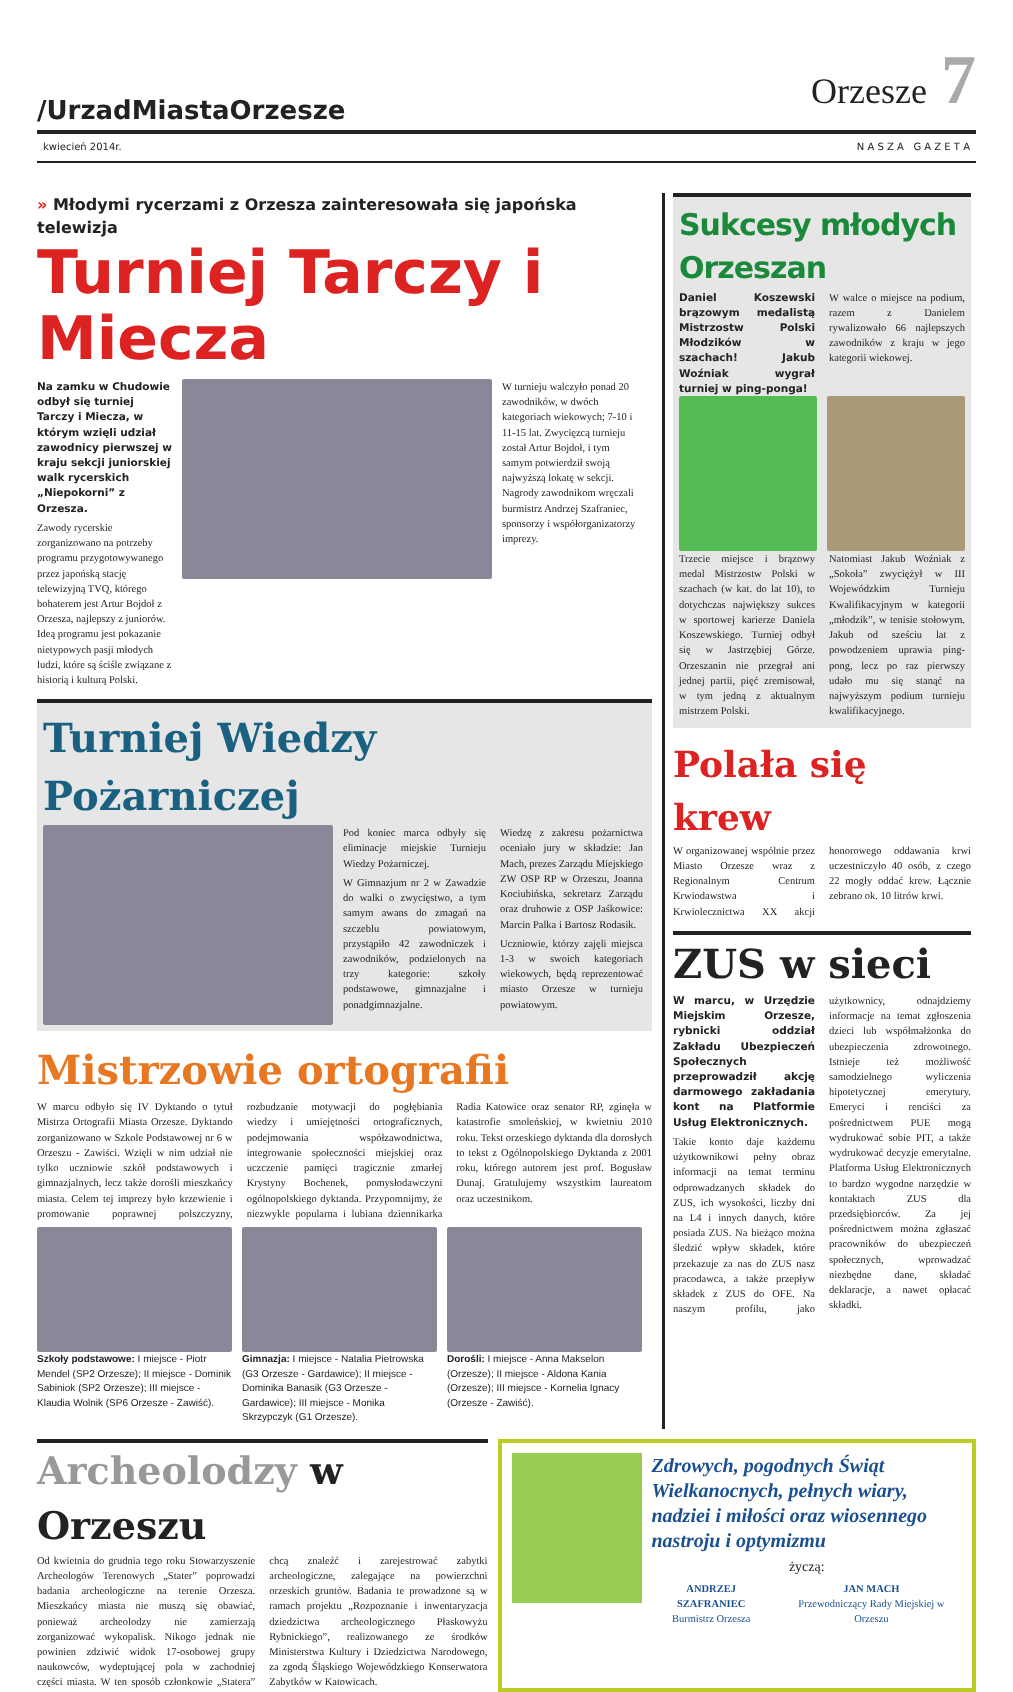/UrzadMiastaOrzesze
Orzesze 7
kwiecień 2014r. N A S Z A G A Z E T A
» Młodymi rycerzami z Orzesza zainteresowała się japońska telewizja
Turniej Tarczy i Miecza
Na zamku w Chudowie odbył się turniej Tarczy i Miecza, w którym wzięli udział zawodnicy pierwszej w kraju sekcji juniorskiej walk rycerskich „Niepokorni” z Orzesza.
Zawody rycerskie zorganizowano na potrzeby programu przygotowywanego przez japońską stację telewizyjną TVQ, którego bohaterem jest Artur Bojdoł z Orzesza, najlepszy z juniorów. Ideą programu jest pokazanie nietypowych pasji młodych ludzi, które są ściśle związane z historią i kulturą Polski.
W turnieju walczyło ponad 20 zawodników, w dwóch kategoriach wiekowych; 7-10 i 11-15 lat. Zwycięzcą turnieju został Artur Bojdoł, i tym samym potwierdził swoją najwyższą lokatę w sekcji. Nagrody zawodnikom wręczali burmistrz Andrzej Szafraniec, sponsorzy i współorganizatorzy imprezy.
Turniej Wiedzy Pożarniczej
Pod koniec marca odbyły się eliminacje miejskie Turnieju Wiedzy Pożarniczej.
W Gimnazjum nr 2 w Zawadzie do walki o zwycięstwo, a tym samym awans do zmagań na szczeblu powiatowym, przystąpiło 42 zawodniczek i zawodników, podzielonych na trzy kategorie: szkoły podstawowe, gimnazjalne i ponadgimnazjalne.
Wiedzę z zakresu pożarnictwa oceniało jury w składzie: Jan Mach, prezes Zarządu Miejskiego ZW OSP RP w Orzeszu, Joanna Kociubińska, sekretarz Zarządu oraz druhowie z OSP Jaśkowice: Marcin Palka i Bartosz Rodasik.
Uczniowie, którzy zajęli miejsca 1-3 w swoich kategoriach wiekowych, będą reprezentować miasto Orzesze w turnieju powiatowym.
Mistrzowie ortografii
W marcu odbyło się IV Dyktando o tytuł Mistrza Ortografii Miasta Orzesze. Dyktando zorganizowano w Szkole Podstawowej nr 6 w Orzeszu - Zawiści. Wzięli w nim udział nie tylko uczniowie szkół podstawowych i gimnazjalnych, lecz także dorośli mieszkańcy miasta. Celem tej imprezy było krzewienie i promowanie poprawnej polszczyzny, rozbudzanie motywacji do pogłębiania wiedzy i umiejętności ortograficznych, podejmowania współzawodnictwa, integrowanie społeczności miejskiej oraz uczczenie pamięci tragicznie zmarłej Krystyny Bochenek, pomysłodawczyni ogólnopolskiego dyktanda. Przypomnijmy, że niezwykle popularna i lubiana dziennikarka Radia Katowice oraz senator RP, zginęła w katastrofie smoleńskiej, w kwietniu 2010 roku. Tekst orzeskiego dyktanda dla dorosłych to tekst z Ogólnopolskiego Dyktanda z 2001 roku, którego autorem jest prof. Bogusław Dunaj. Gratulujemy wszystkim laureatom oraz uczestnikom.
Szkoły podstawowe: I miejsce - Piotr Mendel (SP2 Orzesze); II miejsce - Dominik Sabiniok (SP2 Orzesze); III miejsce - Klaudia Wolnik (SP6 Orzesze - Zawiść).
Gimnazja: I miejsce - Natalia Pietrowska (G3 Orzesze - Gardawice); II miejsce - Dominika Banasik (G3 Orzesze - Gardawice); III miejsce - Monika Skrzypczyk (G1 Orzesze).
Dorośli: I miejsce - Anna Makselon (Orzesze); II miejsce - Aldona Kania (Orzesze); III miejsce - Kornelia Ignacy (Orzesze - Zawiść).
Sukcesy młodych Orzeszan
Daniel Koszewski brązowym medalistą Mistrzostw Polski Młodzików w szachach! Jakub Woźniak wygrał turniej w ping-ponga!
W walce o miejsce na podium, razem z Danielem rywalizowało 66 najlepszych zawodników z kraju w jego kategorii wiekowej.
Trzecie miejsce i brązowy medal Mistrzostw Polski w szachach (w kat. do lat 10), to dotychczas największy sukces w sportowej karierze Daniela Koszewskiego. Turniej odbył się w Jastrzębiej Górze. Orzeszanin nie przegrał ani jednej partii, pięć zremisował, w tym jedną z aktualnym mistrzem Polski.
Natomiast Jakub Woźniak z „Sokoła” zwyciężył w III Wojewódzkim Turnieju Kwalifikacyjnym w kategorii „młodzik”, w tenisie stołowym. Jakub od sześciu lat z powodzeniem uprawia ping-pong, lecz po raz pierwszy udało mu się stanąć na najwyższym podium turnieju kwalifikacyjnego.
Polała się krew
W organizowanej wspólnie przez Miasto Orzesze wraz z Regionalnym Centrum Krwiodawstwa i Krwiolecznictwa XX akcji honorowego oddawania krwi uczestniczyło 40 osób, z czego 22 mogły oddać krew. Łącznie zebrano ok. 10 litrów krwi.
ZUS w sieci
W marcu, w Urzędzie Miejskim Orzesze, rybnicki oddział Zakładu Ubezpieczeń Społecznych przeprowadził akcję darmowego zakładania kont na Platformie Usług Elektronicznych.
Takie konto daje każdemu użytkownikowi pełny obraz informacji na temat terminu odprowadzanych składek do ZUS, ich wysokości, liczby dni na L4 i innych danych, które posiada ZUS. Na bieżąco można śledzić wpływ składek, które przekazuje za nas do ZUS nasz pracodawca, a także przepływ składek z ZUS do OFE. Na naszym profilu, jako użytkownicy, odnajdziemy informacje na temat zgłoszenia dzieci lub współmałżonka do ubezpieczenia zdrowotnego. Istnieje też możliwość samodzielnego wyliczenia hipotetycznej emerytury. Emeryci i renciści za pośrednictwem PUE mogą wydrukować sobie PIT, a także wydrukować decyzje emerytalne. Platforma Usług Elektronicznych to bardzo wygodne narzędzie w kontaktach ZUS dla przedsiębiorców. Za jej pośrednictwem można zgłaszać pracowników do ubezpieczeń społecznych, wprowadzać niezbędne dane, składać deklaracje, a nawet opłacać składki.
Archeolodzy w Orzeszu
Od kwietnia do grudnia tego roku Stowarzyszenie Archeologów Terenowych „Stater” poprowadzi badania archeologiczne na terenie Orzesza. Mieszkańcy miasta nie muszą się obawiać, ponieważ archeolodzy nie zamierzają zorganizować wykopalisk. Nikogo jednak nie powinien zdziwić widok 17-osobowej grupy naukowców, wydeptującej pola w zachodniej części miasta. W ten sposób członkowie „Statera” chcą znaleźć i zarejestrować zabytki archeologiczne, zalegające na powierzchni orzeskich gruntów. Badania te prowadzone są w ramach projektu „Rozpoznanie i inwentaryzacja dziedzictwa archeologicznego Płaskowyżu Rybnickiego”, realizowanego ze środków Ministerstwa Kultury i Dziedzictwa Narodowego, za zgodą Śląskiego Wojewódzkiego Konserwatora Zabytków w Katowicach.
Zdrowych, pogodnych Świąt Wielkanocnych, pełnych wiary, nadziei i miłości oraz wiosennego nastroju i optymizmu
życzą:
ANDRZEJ SZAFRANIEC
Burmistrz Orzesza
JAN MACH
Przewodniczący Rady Miejskiej w Orzeszu